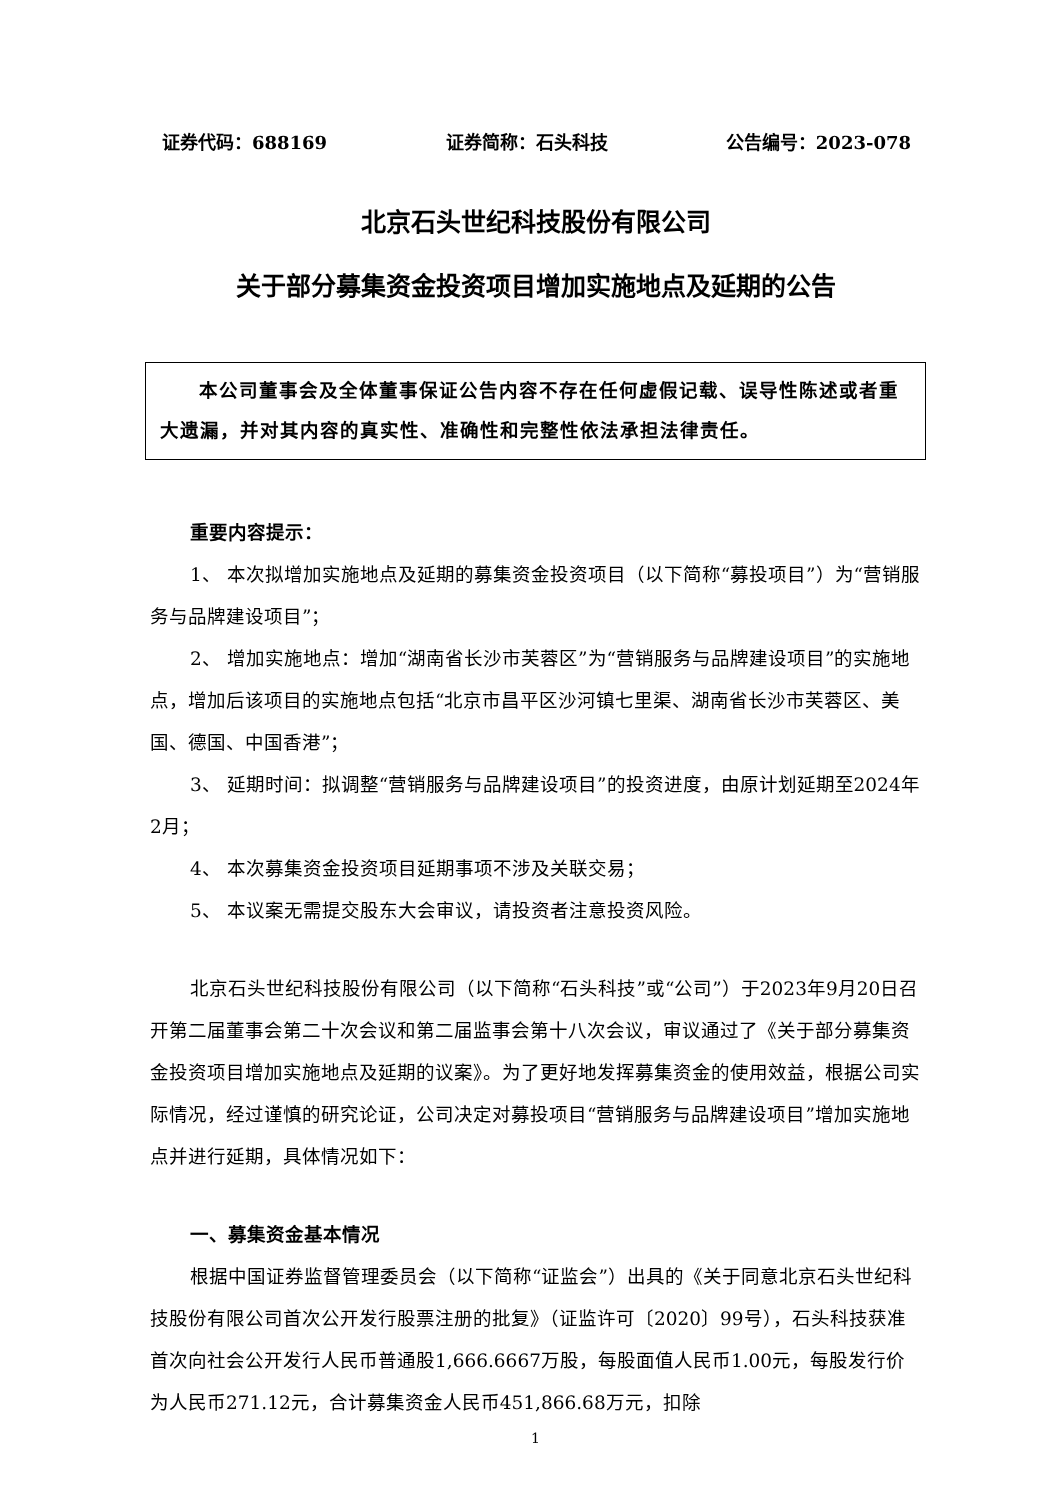证券代码：688169 证券简称：石头科技 公告编号：2023-078
北京石头世纪科技股份有限公司
关于部分募集资金投资项目增加实施地点及延期的公告
  本公司董事会及全体董事保证公告内容不存在任何虚假记载、误导性陈述或者重大遗漏，并对其内容的真实性、准确性和完整性依法承担法律责任。
重要内容提示：
1、 本次拟增加实施地点及延期的募集资金投资项目（以下简称“募投项目”）为“营销服务与品牌建设项目”；
2、 增加实施地点：增加“湖南省长沙市芙蓉区”为“营销服务与品牌建设项目”的实施地点，增加后该项目的实施地点包括“北京市昌平区沙河镇七里渠、湖南省长沙市芙蓉区、美国、德国、中国香港”；
3、 延期时间：拟调整“营销服务与品牌建设项目”的投资进度，由原计划延期至2024年2月；
4、 本次募集资金投资项目延期事项不涉及关联交易；
5、 本议案无需提交股东大会审议，请投资者注意投资风险。
北京石头世纪科技股份有限公司（以下简称“石头科技”或“公司”）于2023年9月20日召开第二届董事会第二十次会议和第二届监事会第十八次会议，审议通过了《关于部分募集资金投资项目增加实施地点及延期的议案》。为了更好地发挥募集资金的使用效益，根据公司实际情况，经过谨慎的研究论证，公司决定对募投项目“营销服务与品牌建设项目”增加实施地点并进行延期，具体情况如下：
一、募集资金基本情况
根据中国证券监督管理委员会（以下简称“证监会”）出具的《关于同意北京石头世纪科技股份有限公司首次公开发行股票注册的批复》（证监许可〔2020〕99号），石头科技获准首次向社会公开发行人民币普通股1,666.6667万股，每股面值人民币1.00元，每股发行价为人民币271.12元，合计募集资金人民币451,866.68万元，扣除
1